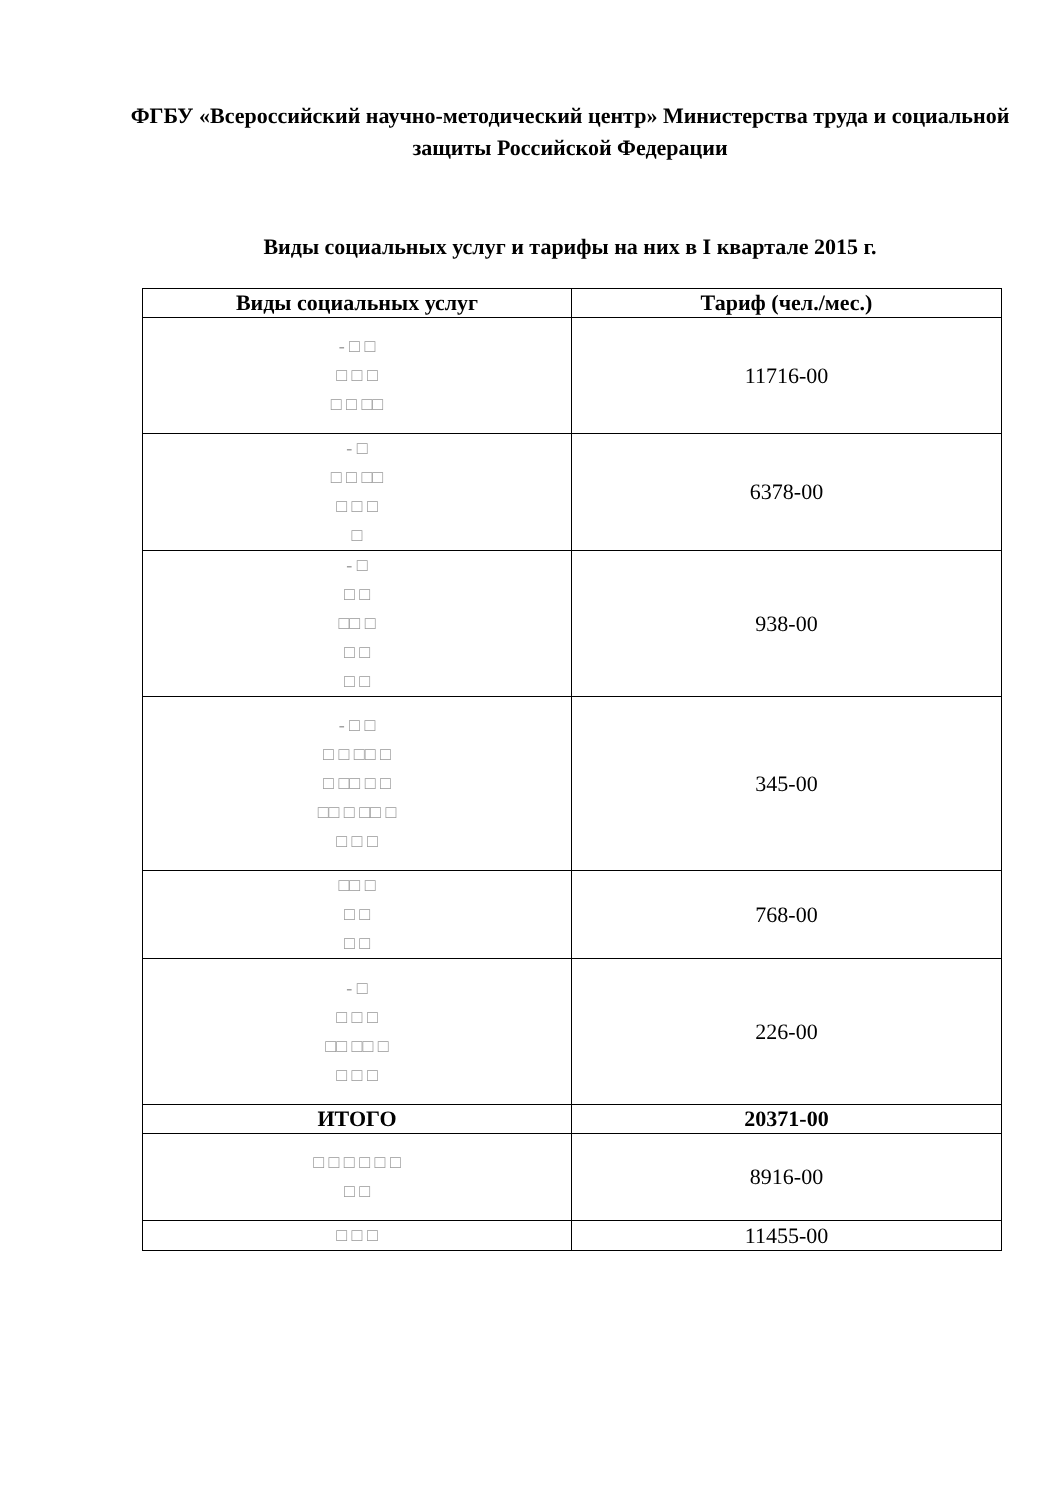ФГБУ «Всероссийский научно-методический центр» Министерства труда и социальной защиты Российской Федерации
Виды социальных услуг и тарифы на них в I квартале 2015 г.
| Виды социальных услуг | Тариф (чел./мес.) |
| --- | --- |
| - □ □ □ □ □ □ □ □□ | 11716-00 |
| - □ □ □ □□ □ □ □ □ | 6378-00 |
| - □ □ □ □□ □ □ □ □ □ | 938-00 |
| - □ □ □ □ □□ □ □ □□ □ □ □□ □ □□ □ □ □ □ | 345-00 |
| □□ □ □ □ □ □ | 768-00 |
| - □ □ □ □ □□ □□ □ □ □ □ | 226-00 |
| ИТОГО | 20371-00 |
| □ □ □ □ □ □ □ □ | 8916-00 |
| □ □ □ | 11455-00 |